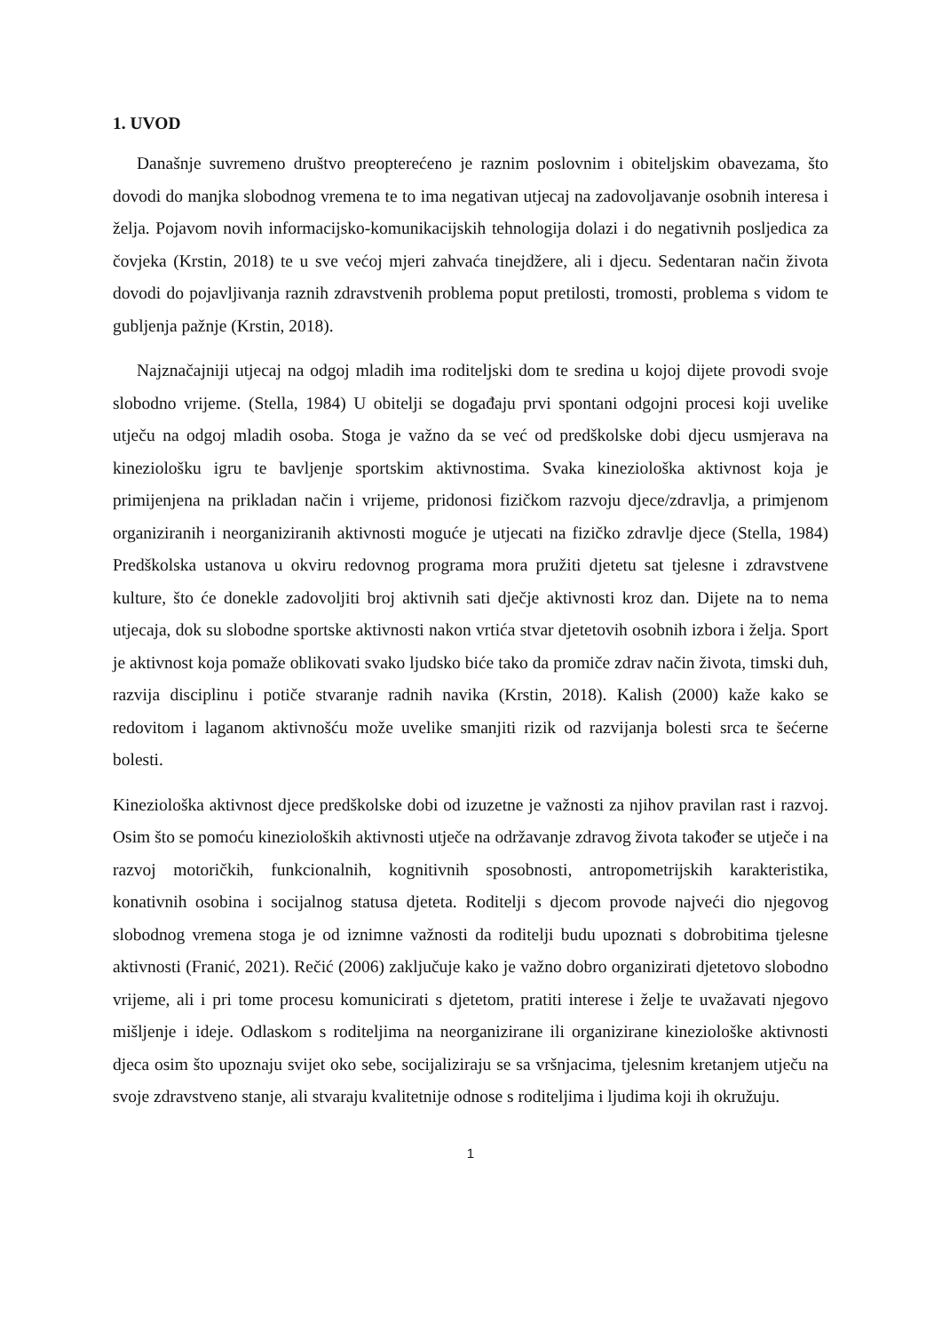1. UVOD
Današnje suvremeno društvo preopterećeno je raznim poslovnim i obiteljskim obavezama, što dovodi do manjka slobodnog vremena te to ima negativan utjecaj na zadovoljavanje osobnih interesa i želja. Pojavom novih informacijsko-komunikacijskih tehnologija dolazi i do negativnih posljedica za čovjeka (Krstin, 2018) te u sve većoj mjeri zahvaća tinejdžere, ali i djecu. Sedentaran način života dovodi do pojavljivanja raznih zdravstvenih problema poput pretilosti, tromosti, problema s vidom te gubljenja pažnje (Krstin, 2018).
Najznačajniji utjecaj na odgoj mladih ima roditeljski dom te sredina u kojoj dijete provodi svoje slobodno vrijeme. (Stella, 1984) U obitelji se događaju prvi spontani odgojni procesi koji uvelike utječu na odgoj mladih osoba. Stoga je važno da se već od predškolske dobi djecu usmjerava na kineziološku igru te bavljenje sportskim aktivnostima. Svaka kineziološka aktivnost koja je primijenjena na prikladan način i vrijeme, pridonosi fizičkom razvoju djece/zdravlja, a primjenom organiziranih i neorganiziranih aktivnosti moguće je utjecati na fizičko zdravlje djece (Stella, 1984) Predškolska ustanova u okviru redovnog programa mora pružiti djetetu sat tjelesne i zdravstvene kulture, što će donekle zadovoljiti broj aktivnih sati dječje aktivnosti kroz dan. Dijete na to nema utjecaja, dok su slobodne sportske aktivnosti nakon vrtića stvar djetetovih osobnih izbora i želja. Sport je aktivnost koja pomaže oblikovati svako ljudsko biće tako da promiče zdrav način života, timski duh, razvija disciplinu i potiče stvaranje radnih navika (Krstin, 2018). Kalish (2000) kaže kako se redovitom i laganom aktivnošću može uvelike smanjiti rizik od razvijanja bolesti srca te šećerne bolesti.
Kineziološka aktivnost djece predškolske dobi od izuzetne je važnosti za njihov pravilan rast i razvoj. Osim što se pomoću kinezioloških aktivnosti utječe na održavanje zdravog života također se utječe i na razvoj motoričkih, funkcionalnih, kognitivnih sposobnosti, antropometrijskih karakteristika, konativnih osobina i socijalnog statusa djeteta. Roditelji s djecom provode najveći dio njegovog slobodnog vremena stoga je od iznimne važnosti da roditelji budu upoznati s dobrobitima tjelesne aktivnosti (Franić, 2021). Rečić (2006) zaključuje kako je važno dobro organizirati djetetovo slobodno vrijeme, ali i pri tome procesu komunicirati s djetetom, pratiti interese i želje te uvažavati njegovo mišljenje i ideje. Odlaskom s roditeljima na neorganizirane ili organizirane kineziološke aktivnosti djeca osim što upoznaju svijet oko sebe, socijaliziraju se sa vršnjacima, tjelesnim kretanjem utječu na svoje zdravstveno stanje, ali stvaraju kvalitetnije odnose s roditeljima i ljudima koji ih okružuju.
1